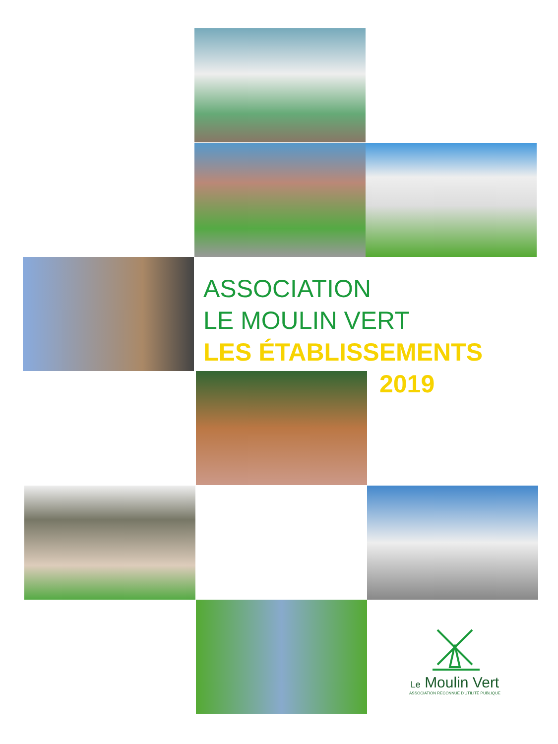ASSOCIATION
LE MOULIN VERT
LES ÉTABLISSEMENTS
2019
Le Moulin Vert
ASSOCIATION RECONNUE D'UTILITÉ PUBLIQUE